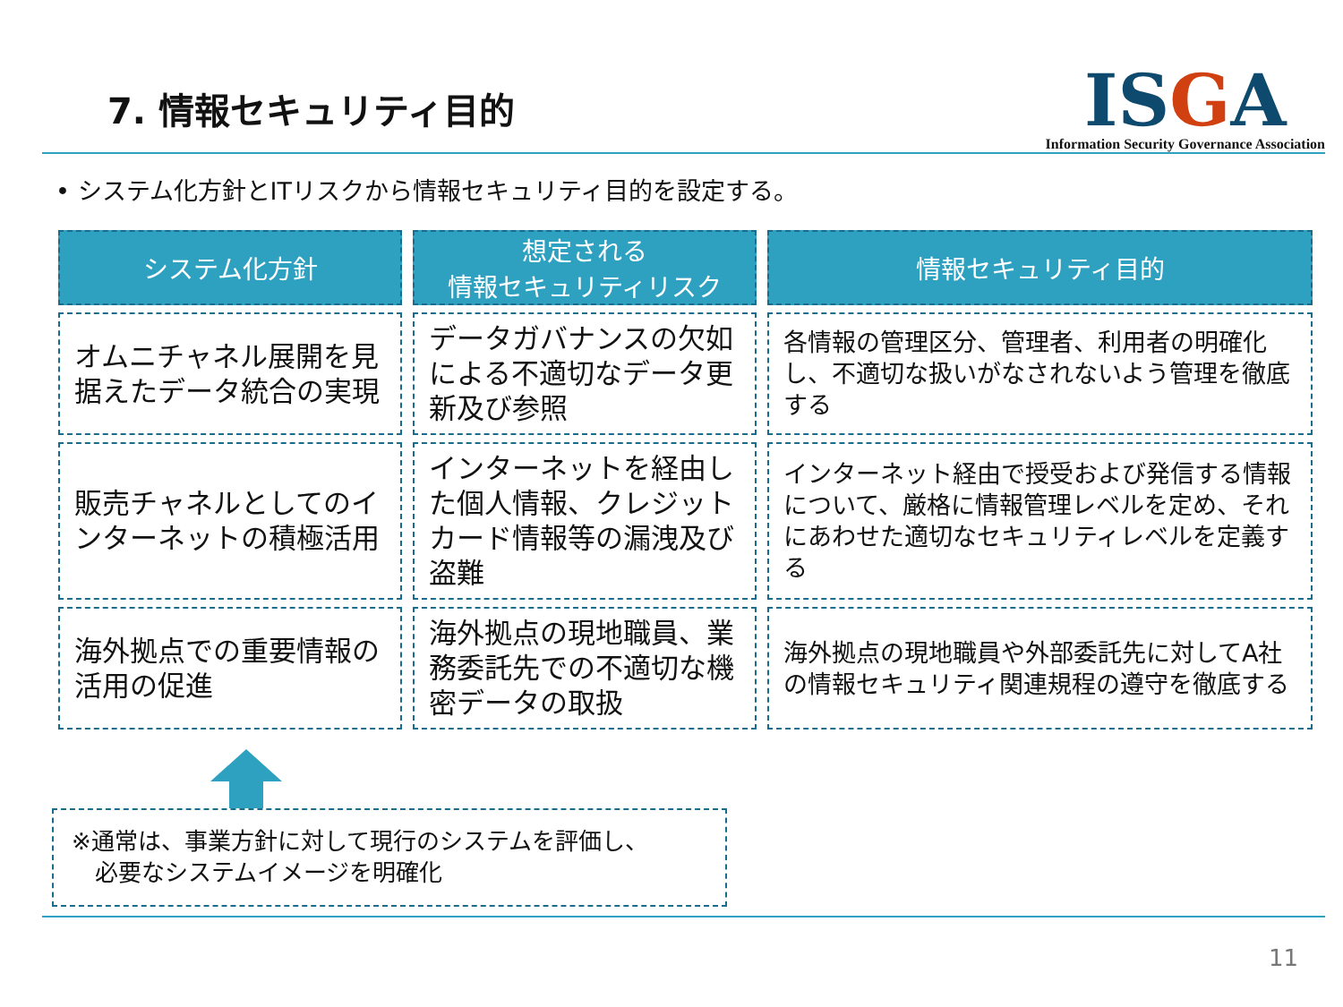7. 情報セキュリティ目的
ISGA
Information Security Governance Association
• システム化方針とITリスクから情報セキュリティ目的を設定する。
| システム化方針 | 想定される 情報セキュリティリスク | 情報セキュリティ目的 |
| --- | --- | --- |
| オムニチャネル展開を見据えたデータ統合の実現 | データガバナンスの欠如による不適切なデータ更新及び参照 | 各情報の管理区分、管理者、利用者の明確化し、不適切な扱いがなされないよう管理を徹底する |
| 販売チャネルとしてのインターネットの積極活用 | インターネットを経由した個人情報、クレジットカード情報等の漏洩及び盗難 | インターネット経由で授受および発信する情報について、厳格に情報管理レベルを定め、それにあわせた適切なセキュリティレベルを定義する |
| 海外拠点での重要情報の活用の促進 | 海外拠点の現地職員、業務委託先での不適切な機密データの取扱 | 海外拠点の現地職員や外部委託先に対してA社の情報セキュリティ関連規程の遵守を徹底する |
※通常は、事業方針に対して現行のシステムを評価し、
　必要なシステムイメージを明確化
11